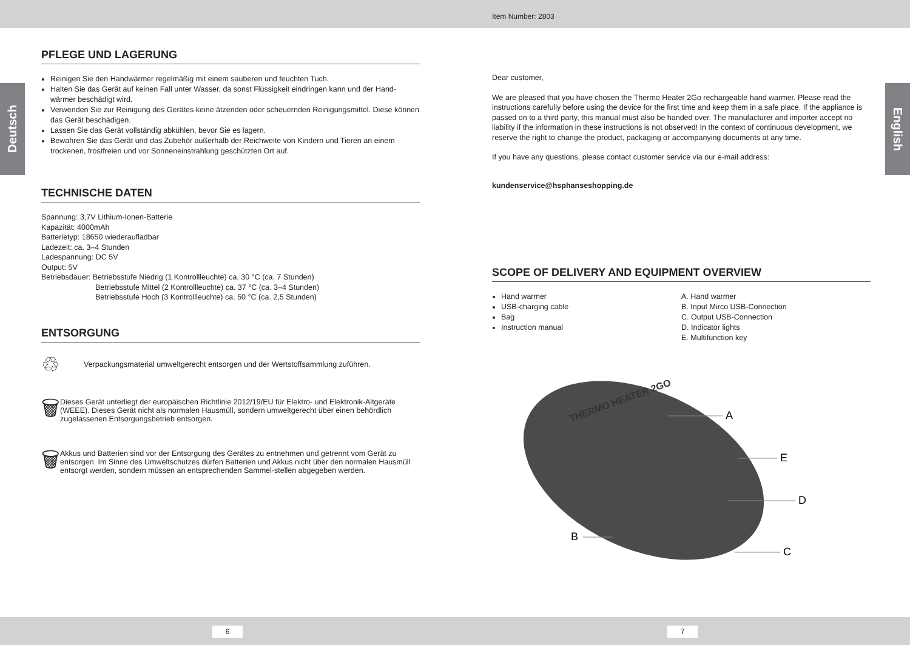Item Number: 2803
Deutsch
English
PFLEGE UND LAGERUNG
Reinigen Sie den Handwärmer regelmäßig mit einem sauberen und feuchten Tuch.
Halten Sie das Gerät auf keinen Fall unter Wasser, da sonst Flüssigkeit eindringen kann und der Hand-wärmer beschädigt wird.
Verwenden Sie zur Reinigung des Gerätes keine ätzenden oder scheuernden Reinigungsmittel. Diese können das Gerät beschädigen.
Lassen Sie das Gerät vollständig abkühlen, bevor Sie es lagern.
Bewahren Sie das Gerät und das Zubehör außerhalb der Reichweite von Kindern und Tieren an einem trockenen, frostfreien und vor Sonneneinstrahlung geschützten Ort auf.
TECHNISCHE DATEN
Spannung: 3,7V Lithium-Ionen-Batterie
Kapazität: 4000mAh
Batterietyp: 18650 wiederaufladbar
Ladezeit: ca. 3–4 Stunden
Ladespannung: DC 5V
Output: 5V
Betriebsdauer: Betriebsstufe Niedrig (1 Kontrollleuchte) ca. 30 °C (ca. 7 Stunden)
Betriebsstufe Mittel (2 Kontrollleuchte) ca. 37 °C (ca. 3–4 Stunden)
Betriebsstufe Hoch (3 Kontrollleuchte) ca. 50 °C (ca. 2,5 Stunden)
ENTSORGUNG
♲
Verpackungsmaterial umweltgerecht entsorgen und der Wertstoffsammlung zuführen.
🗑
Dieses Gerät unterliegt der europäischen Richtlinie 2012/19/EU für Elektro- und Elektronik-Altgeräte (WEEE). Dieses Gerät nicht als normalen Hausmüll, sondern umweltgerecht über einen behördlich zugelassenen Entsorgungsbetrieb entsorgen.
🗑
Akkus und Batterien sind vor der Entsorgung des Gerätes zu entnehmen und getrennt vom Gerät zu entsorgen. Im Sinne des Umweltschutzes dürfen Batterien und Akkus nicht über den normalen Hausmüll entsorgt werden, sondern müssen an entsprechenden Sammel-stellen abgegeben werden.
Dear customer,
We are pleased that you have chosen the Thermo Heater 2Go rechargeable hand warmer. Please read the instructions carefully before using the device for the first time and keep them in a safe place. If the appliance is passed on to a third party, this manual must also be handed over. The manufacturer and importer accept no liability if the information in these instructions is not observed! In the context of continuous development, we reserve the right to change the product, packaging or accompanying documents at any time.
If you have any questions, please contact customer service via our e-mail address:
kundenservice@hsphanseshopping.de
SCOPE OF DELIVERY AND EQUIPMENT OVERVIEW
Hand warmer
USB-charging cable
Bag
Instruction manual
A. Hand warmer
B. Input Mirco USB-Connection
C. Output USB-Connection
D. Indicator lights
E. Multifunction key
THERMO HEATER 2GO
A
E
D
B
C
6 7